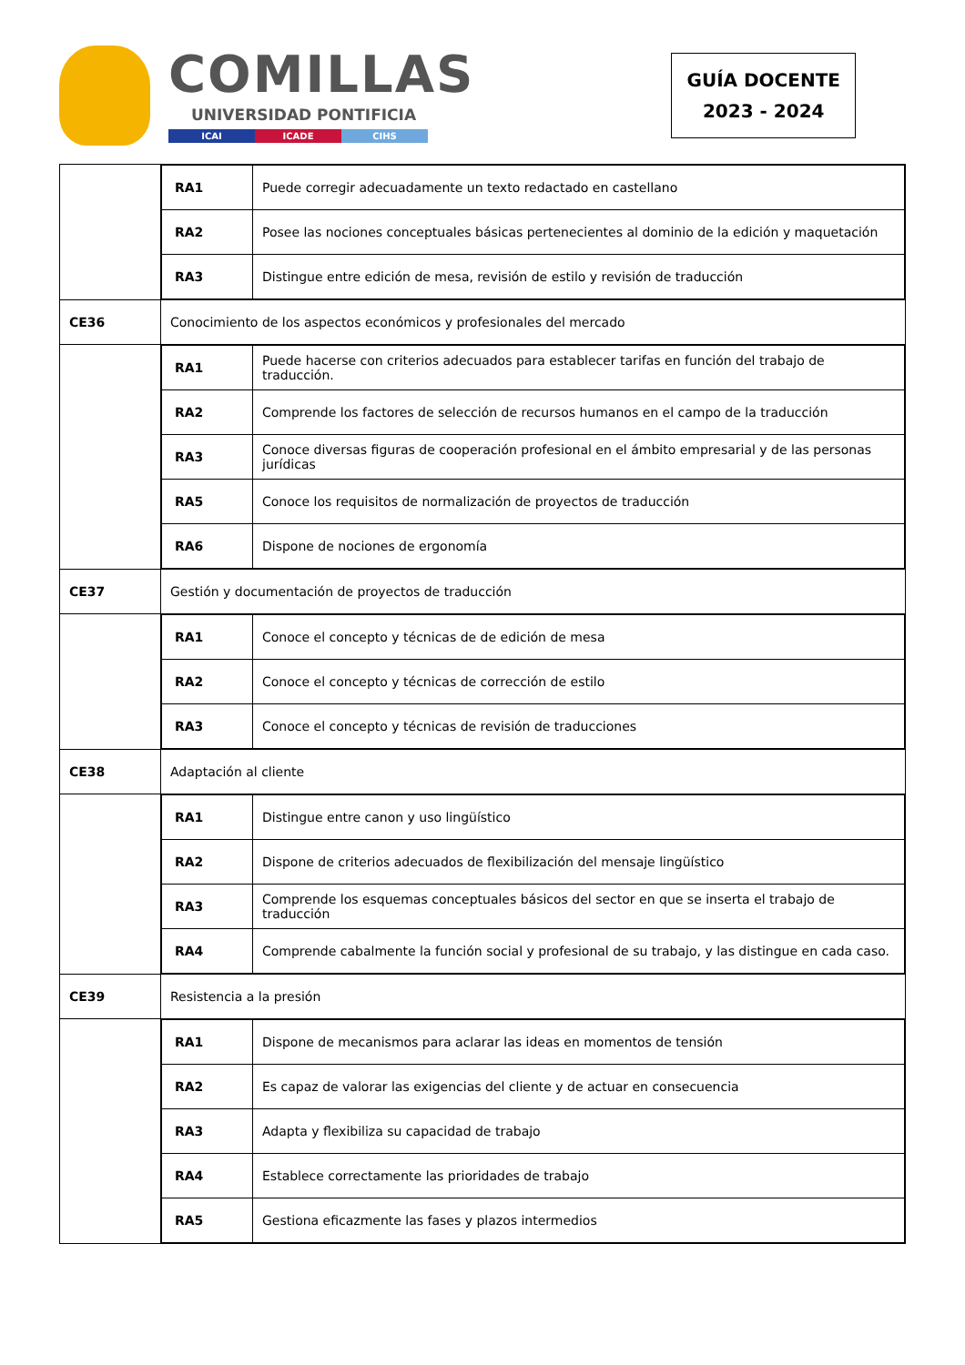COMILLAS
UNIVERSIDAD PONTIFICIA
ICAI ICADE CIHS
GUÍA DOCENTE
2023 - 2024
| | / RA1 / Puede corregir adecuadamente un texto redactado en castellano / / RA2 / Posee las nociones conceptuales básicas pertenecientes al dominio de la edición y maquetación / / RA3 / Distingue entre edición de mesa, revisión de estilo y revisión de traducción / |
| CE36 | Conocimiento de los aspectos económicos y profesionales del mercado |
| | / RA1 / Puede hacerse con criterios adecuados para establecer tarifas en función del trabajo de traducción. / / RA2 / Comprende los factores de selección de recursos humanos en el campo de la traducción / / RA3 / Conoce diversas figuras de cooperación profesional en el ámbito empresarial y de las personas jurídicas / / RA5 / Conoce los requisitos de normalización de proyectos de traducción / / RA6 / Dispone de nociones de ergonomía / |
| CE37 | Gestión y documentación de proyectos de traducción |
| | / RA1 / Conoce el concepto y técnicas de de edición de mesa / / RA2 / Conoce el concepto y técnicas de corrección de estilo / / RA3 / Conoce el concepto y técnicas de revisión de traducciones / |
| CE38 | Adaptación al cliente |
| | / RA1 / Distingue entre canon y uso lingüístico / / RA2 / Dispone de criterios adecuados de flexibilización del mensaje lingüístico / / RA3 / Comprende los esquemas conceptuales básicos del sector en que se inserta el trabajo de traducción / / RA4 / Comprende cabalmente la función social y profesional de su trabajo, y las distingue en cada caso. / |
| CE39 | Resistencia a la presión |
| | / RA1 / Dispone de mecanismos para aclarar las ideas en momentos de tensión / / RA2 / Es capaz de valorar las exigencias del cliente y de actuar en consecuencia / / RA3 / Adapta y flexibiliza su capacidad de trabajo / / RA4 / Establece correctamente las prioridades de trabajo / / RA5 / Gestiona eficazmente las fases y plazos intermedios / |